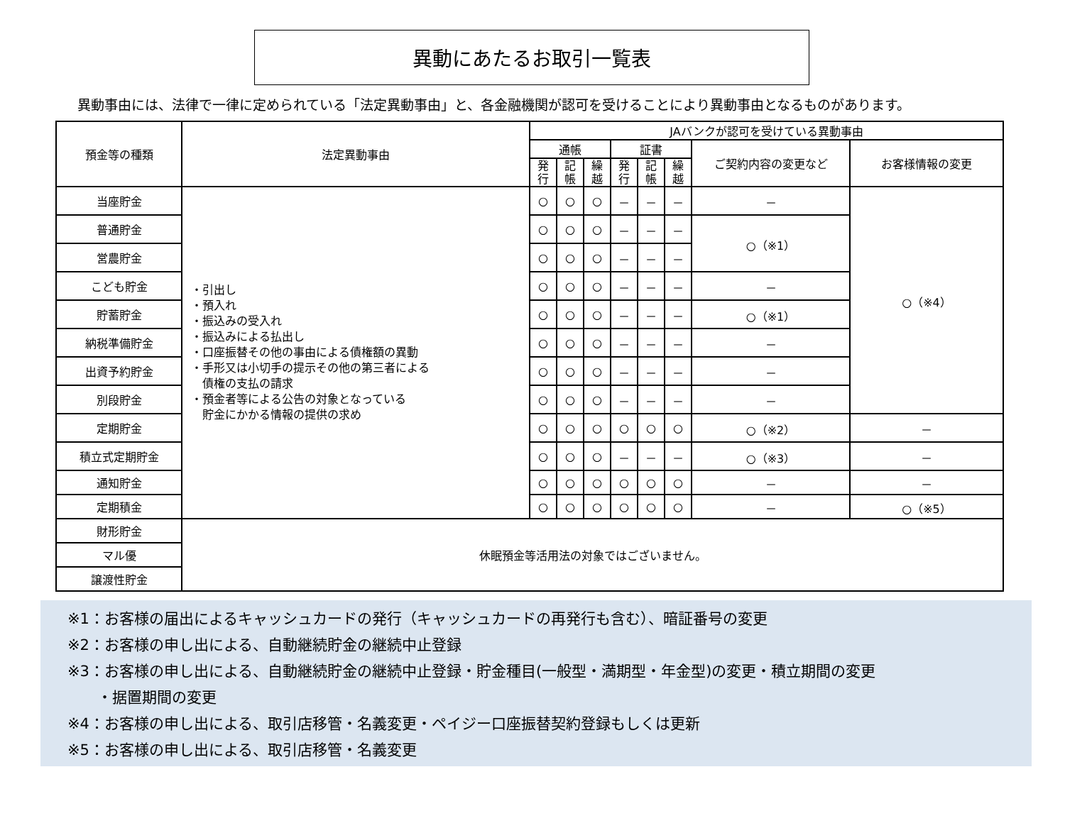異動にあたるお取引一覧表
異動事由には、法律で一律に定められている「法定異動事由」と、各金融機関が認可を受けることにより異動事由となるものがあります。
| 預金等の種類 | 法定異動事由 | JAバンクが認可を受けている異動事由 | | | | | | | |
| --- | --- | --- | --- | --- | --- | --- | --- | --- | --- |
| | | 通帳 | | | 証書 | | | ご契約内容の変更など | お客様情報の変更 |
| | | 発 行 | 記 帳 | 繰 越 | 発 行 | 記 帳 | 繰 越 | | |
| 当座貯金 | ・引出し ・預入れ ・振込みの受入れ ・振込みによる払出し ・口座振替その他の事由による債権額の異動 ・手形又は小切手の提示その他の第三者による 債権の支払の請求 ・預金者等による公告の対象となっている 貯金にかかる情報の提供の求め | ○ | ○ | ○ | － | － | － | － | ○（※4） |
| 普通貯金 | | ○ | ○ | ○ | － | － | － | ○（※1） | |
| 営農貯金 | | ○ | ○ | ○ | － | － | － | | |
| こども貯金 | | ○ | ○ | ○ | － | － | － | － | |
| 貯蓄貯金 | | ○ | ○ | ○ | － | － | － | ○（※1） | |
| 納税準備貯金 | | ○ | ○ | ○ | － | － | － | － | |
| 出資予約貯金 | | ○ | ○ | ○ | － | － | － | － | |
| 別段貯金 | | ○ | ○ | ○ | － | － | － | － | |
| 定期貯金 | | ○ | ○ | ○ | ○ | ○ | ○ | ○（※2） | － |
| 積立式定期貯金 | | ○ | ○ | ○ | － | － | － | ○（※3） | － |
| 通知貯金 | | ○ | ○ | ○ | ○ | ○ | ○ | － | － |
| 定期積金 | | ○ | ○ | ○ | ○ | ○ | ○ | － | ○（※5） |
| 財形貯金 | 休眠預金等活用法の対象ではございません。 | | | | | | | | |
| マル優 | | | | | | | | | |
| 譲渡性貯金 | | | | | | | | | |
※1：お客様の届出によるキャッシュカードの発行（キャッシュカードの再発行も含む）、暗証番号の変更
※2：お客様の申し出による、自動継続貯金の継続中止登録
※3：お客様の申し出による、自動継続貯金の継続中止登録・貯金種目(一般型・満期型・年金型)の変更・積立期間の変更
・据置期間の変更
※4：お客様の申し出による、取引店移管・名義変更・ペイジー口座振替契約登録もしくは更新
※5：お客様の申し出による、取引店移管・名義変更